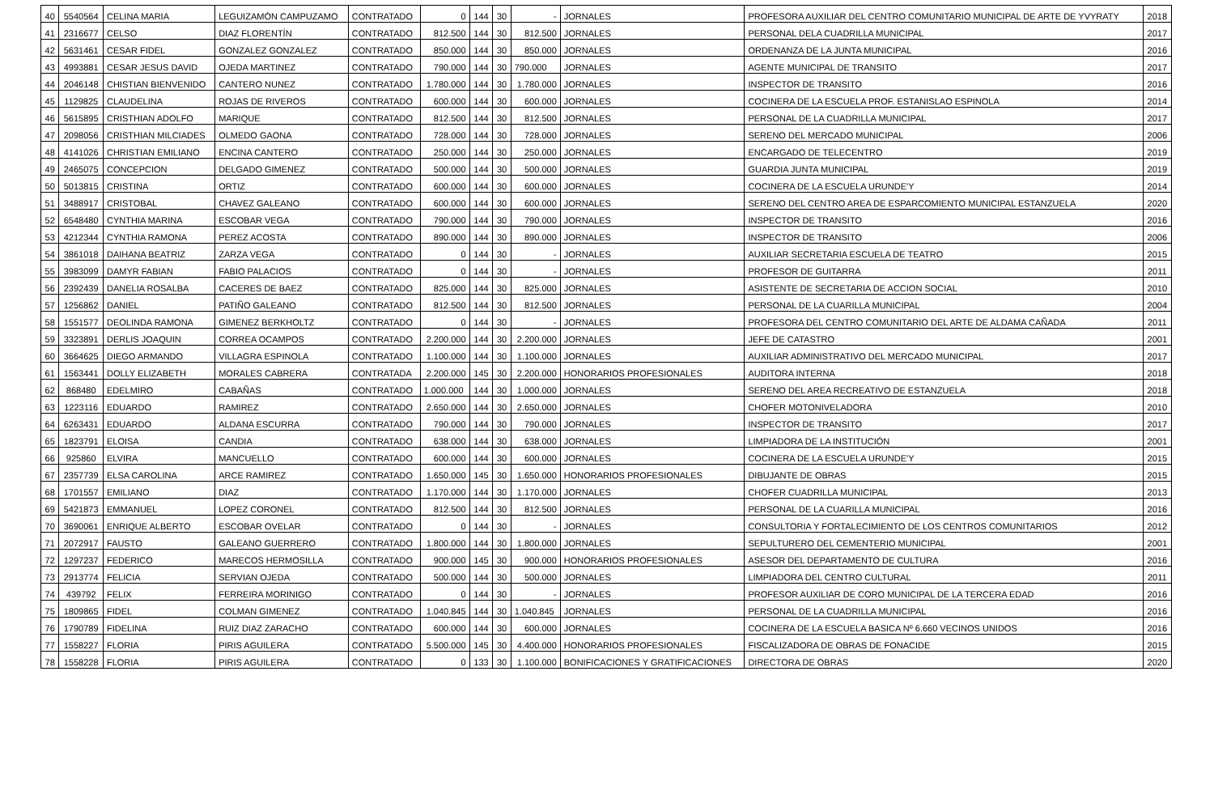| 40 | 5540564 | CELINA MARIA | LEGUIZAMÓN CAMPUZAMO | CONTRATADO | 0 | 144 | 30 | - | JORNALES | PROFESORA AUXILIAR DEL CENTRO COMUNITARIO MUNICIPAL DE ARTE DE YVYRATY | 2018 |
| 41 | 2316677 | CELSO | DIAZ FLORENTÍN | CONTRATADO | 812.500 | 144 | 30 | 812.500 | JORNALES | PERSONAL DELA CUADRILLA MUNICIPAL | 2017 |
| 42 | 5631461 | CESAR FIDEL | GONZALEZ GONZALEZ | CONTRATADO | 850.000 | 144 | 30 | 850.000 | JORNALES | ORDENANZA DE LA JUNTA MUNICIPAL | 2016 |
| 43 | 4993881 | CESAR JESUS DAVID | OJEDA MARTINEZ | CONTRATADO | 790.000 | 144 | 30 | 790.000 | JORNALES | AGENTE MUNICIPAL DE TRANSITO | 2017 |
| 44 | 2046148 | CHISTIAN BIENVENIDO | CANTERO NUNEZ | CONTRATADO | 1.780.000 | 144 | 30 | 1.780.000 | JORNALES | INSPECTOR DE TRANSITO | 2016 |
| 45 | 1129825 | CLAUDELINA | ROJAS DE RIVEROS | CONTRATADO | 600.000 | 144 | 30 | 600.000 | JORNALES | COCINERA DE LA ESCUELA PROF. ESTANISLAO ESPINOLA | 2014 |
| 46 | 5615895 | CRISTHIAN ADOLFO | MARIQUE | CONTRATADO | 812.500 | 144 | 30 | 812.500 | JORNALES | PERSONAL DE LA CUADRILLA MUNICIPAL | 2017 |
| 47 | 2098056 | CRISTHIAN MILCIADES | OLMEDO GAONA | CONTRATADO | 728.000 | 144 | 30 | 728.000 | JORNALES | SERENO DEL MERCADO MUNICIPAL | 2006 |
| 48 | 4141026 | CHRISTIAN EMILIANO | ENCINA CANTERO | CONTRATADO | 250.000 | 144 | 30 | 250.000 | JORNALES | ENCARGADO DE TELECENTRO | 2019 |
| 49 | 2465075 | CONCEPCION | DELGADO GIMENEZ | CONTRATADO | 500.000 | 144 | 30 | 500.000 | JORNALES | GUARDIA JUNTA MUNICIPAL | 2019 |
| 50 | 5013815 | CRISTINA | ORTIZ | CONTRATADO | 600.000 | 144 | 30 | 600.000 | JORNALES | COCINERA DE LA ESCUELA URUNDE'Y | 2014 |
| 51 | 3488917 | CRISTOBAL | CHAVEZ GALEANO | CONTRATADO | 600.000 | 144 | 30 | 600.000 | JORNALES | SERENO DEL CENTRO AREA DE ESPARCOMIENTO MUNICIPAL ESTANZUELA | 2020 |
| 52 | 6548480 | CYNTHIA MARINA | ESCOBAR VEGA | CONTRATADO | 790.000 | 144 | 30 | 790.000 | JORNALES | INSPECTOR DE TRANSITO | 2016 |
| 53 | 4212344 | CYNTHIA RAMONA | PEREZ ACOSTA | CONTRATADO | 890.000 | 144 | 30 | 890.000 | JORNALES | INSPECTOR DE TRANSITO | 2006 |
| 54 | 3861018 | DAIHANA BEATRIZ | ZARZA VEGA | CONTRATADO | 0 | 144 | 30 | - | JORNALES | AUXILIAR SECRETARIA ESCUELA DE TEATRO | 2015 |
| 55 | 3983099 | DAMYR FABIAN | FABIO PALACIOS | CONTRATADO | 0 | 144 | 30 | - | JORNALES | PROFESOR DE GUITARRA | 2011 |
| 56 | 2392439 | DANELIA ROSALBA | CACERES DE BAEZ | CONTRATADO | 825.000 | 144 | 30 | 825.000 | JORNALES | ASISTENTE DE SECRETARIA DE ACCION SOCIAL | 2010 |
| 57 | 1256862 | DANIEL | PATIÑO GALEANO | CONTRATADO | 812.500 | 144 | 30 | 812.500 | JORNALES | PERSONAL DE LA CUARILLA MUNICIPAL | 2004 |
| 58 | 1551577 | DEOLINDA RAMONA | GIMENEZ BERKHOLTZ | CONTRATADO | 0 | 144 | 30 | - | JORNALES | PROFESORA DEL CENTRO COMUNITARIO DEL ARTE DE ALDAMA CAÑADA | 2011 |
| 59 | 3323891 | DERLIS JOAQUIN | CORREA OCAMPOS | CONTRATADO | 2.200.000 | 144 | 30 | 2.200.000 | JORNALES | JEFE DE CATASTRO | 2001 |
| 60 | 3664625 | DIEGO ARMANDO | VILLAGRA ESPINOLA | CONTRATADO | 1.100.000 | 144 | 30 | 1.100.000 | JORNALES | AUXILIAR ADMINISTRATIVO DEL MERCADO MUNICIPAL | 2017 |
| 61 | 1563441 | DOLLY ELIZABETH | MORALES CABRERA | CONTRATADA | 2.200.000 | 145 | 30 | 2.200.000 | HONORARIOS PROFESIONALES | AUDITORA INTERNA | 2018 |
| 62 | 868480 | EDELMIRO | CABAÑAS | CONTRATADO | 1.000.000 | 144 | 30 | 1.000.000 | JORNALES | SERENO DEL AREA RECREATIVO DE ESTANZUELA | 2018 |
| 63 | 1223116 | EDUARDO | RAMIREZ | CONTRATADO | 2.650.000 | 144 | 30 | 2.650.000 | JORNALES | CHOFER MOTONIVELADORA | 2010 |
| 64 | 6263431 | EDUARDO | ALDANA ESCURRA | CONTRATADO | 790.000 | 144 | 30 | 790.000 | JORNALES | INSPECTOR DE TRANSITO | 2017 |
| 65 | 1823791 | ELOISA | CANDIA | CONTRATADO | 638.000 | 144 | 30 | 638.000 | JORNALES | LIMPIADORA DE LA INSTITUCIÓN | 2001 |
| 66 | 925860 | ELVIRA | MANCUELLO | CONTRATADO | 600.000 | 144 | 30 | 600.000 | JORNALES | COCINERA DE LA ESCUELA URUNDE'Y | 2015 |
| 67 | 2357739 | ELSA CAROLINA | ARCE RAMIREZ | CONTRATADO | 1.650.000 | 145 | 30 | 1.650.000 | HONORARIOS PROFESIONALES | DIBUJANTE DE OBRAS | 2015 |
| 68 | 1701557 | EMILIANO | DIAZ | CONTRATADO | 1.170.000 | 144 | 30 | 1.170.000 | JORNALES | CHOFER CUADRILLA MUNICIPAL | 2013 |
| 69 | 5421873 | EMMANUEL | LOPEZ CORONEL | CONTRATADO | 812.500 | 144 | 30 | 812.500 | JORNALES | PERSONAL DE LA CUARILLA MUNICIPAL | 2016 |
| 70 | 3690061 | ENRIQUE ALBERTO | ESCOBAR OVELAR | CONTRATADO | 0 | 144 | 30 | - | JORNALES | CONSULTORIA Y FORTALECIMIENTO DE LOS CENTROS COMUNITARIOS | 2012 |
| 71 | 2072917 | FAUSTO | GALEANO GUERRERO | CONTRATADO | 1.800.000 | 144 | 30 | 1.800.000 | JORNALES | SEPULTURERO DEL CEMENTERIO MUNICIPAL | 2001 |
| 72 | 1297237 | FEDERICO | MARECOS HERMOSILLA | CONTRATADO | 900.000 | 145 | 30 | 900.000 | HONORARIOS PROFESIONALES | ASESOR DEL DEPARTAMENTO DE CULTURA | 2016 |
| 73 | 2913774 | FELICIA | SERVIAN OJEDA | CONTRATADO | 500.000 | 144 | 30 | 500.000 | JORNALES | LIMPIADORA DEL CENTRO CULTURAL | 2011 |
| 74 | 439792 | FELIX | FERREIRA MORINIGO | CONTRATADO | 0 | 144 | 30 | - | JORNALES | PROFESOR AUXILIAR DE CORO MUNICIPAL DE LA TERCERA EDAD | 2016 |
| 75 | 1809865 | FIDEL | COLMAN GIMENEZ | CONTRATADO | 1.040.845 | 144 | 30 | 1.040.845 | JORNALES | PERSONAL DE LA CUADRILLA MUNICIPAL | 2016 |
| 76 | 1790789 | FIDELINA | RUIZ DIAZ ZARACHO | CONTRATADO | 600.000 | 144 | 30 | 600.000 | JORNALES | COCINERA DE LA ESCUELA BASICA Nº 6.660 VECINOS UNIDOS | 2016 |
| 77 | 1558227 | FLORIA | PIRIS AGUILERA | CONTRATADO | 5.500.000 | 145 | 30 | 4.400.000 | HONORARIOS PROFESIONALES | FISCALIZADORA DE OBRAS DE FONACIDE | 2015 |
| 78 | 1558228 | FLORIA | PIRIS AGUILERA | CONTRATADO | 0 | 133 | 30 | 1.100.000 | BONIFICACIONES Y GRATIFICACIONES | DIRECTORA DE OBRAS | 2020 |